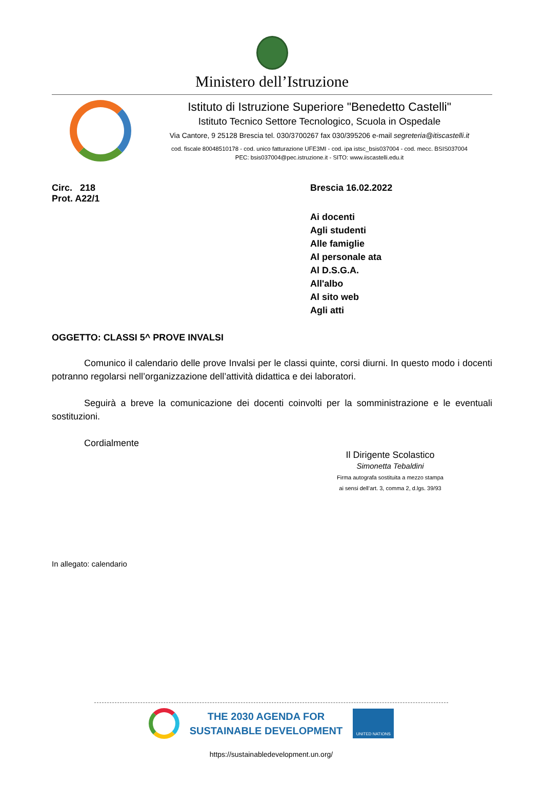Ministero dell’Istruzione
Istituto di Istruzione Superiore "Benedetto Castelli"
Istituto Tecnico Settore Tecnologico, Scuola in Ospedale
Via Cantore, 9 25128 Brescia tel. 030/3700267 fax 030/395206 e-mail segreteria@itiscastelli.it
cod. fiscale 80048510178 - cod. unico fatturazione UFE3MI - cod. ipa istsc_bsis037004 - cod. mecc. BSIS037004
PEC: bsis037004@pec.istruzione.it - SITO: www.iiscastelli.edu.it
Circ. 218
Prot. A22/1
Brescia 16.02.2022
Ai docenti
Agli studenti
Alle famiglie
Al personale ata
Al D.S.G.A.
All'albo
Al sito web
Agli atti
OGGETTO: CLASSI 5^ PROVE INVALSI
Comunico il calendario delle prove Invalsi per le classi quinte, corsi diurni. In questo modo i docenti potranno regolarsi nell’organizzazione dell’attività didattica e dei laboratori.
Seguirà a breve la comunicazione dei docenti coinvolti per la somministrazione e le eventuali sostituzioni.
Cordialmente
Il Dirigente Scolastico
Simonetta Tebaldini
Firma autografa sostituita a mezzo stampa
ai sensi dell’art. 3, comma 2, d.lgs. 39/93
In allegato: calendario
THE 2030 AGENDA FOR
SUSTAINABLE DEVELOPMENT
UNITED NATIONS
https://sustainabledevelopment.un.org/